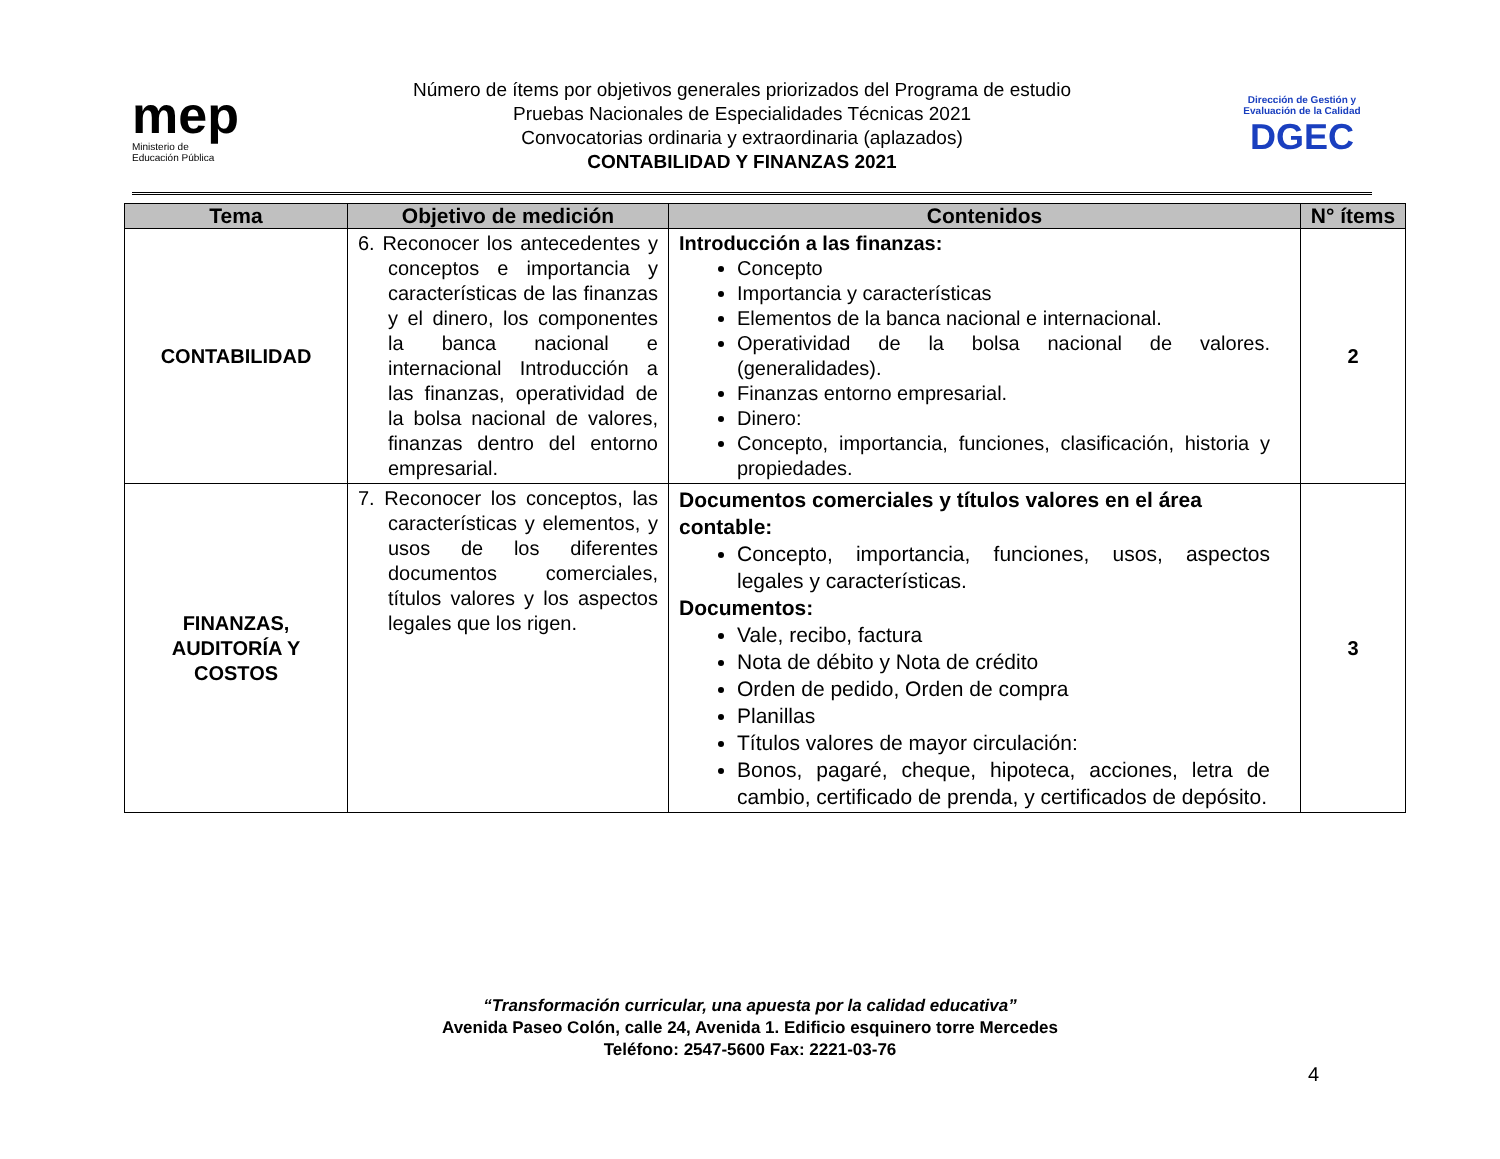mep
Ministerio de
Educación Pública
Número de ítems por objetivos generales priorizados del Programa de estudio
Pruebas Nacionales de Especialidades Técnicas 2021
Convocatorias ordinaria y extraordinaria (aplazados)
CONTABILIDAD Y FINANZAS 2021
Dirección de Gestión y Evaluación de la Calidad
DGEC
| Tema | Objetivo de medición | Contenidos | N° ítems |
| --- | --- | --- | --- |
| CONTABILIDAD | 6. Reconocer los antecedentes y conceptos e importancia y características de las finanzas y el dinero, los componentes la banca nacional e internacional Introducción a las finanzas, operatividad de la bolsa nacional de valores, finanzas dentro del entorno empresarial. | Introducción a las finanzas: Concepto Importancia y características Elementos de la banca nacional e internacional. Operatividad de la bolsa nacional de valores. (generalidades). Finanzas entorno empresarial. Dinero: Concepto, importancia, funciones, clasificación, historia y propiedades. | 2 |
| FINANZAS, AUDITORÍA Y COSTOS | 7. Reconocer los conceptos, las características y elementos, y usos de los diferentes documentos comerciales, títulos valores y los aspectos legales que los rigen. | Documentos comerciales y títulos valores en el área contable: Concepto, importancia, funciones, usos, aspectos legales y características. Documentos: Vale, recibo, factura Nota de débito y Nota de crédito Orden de pedido, Orden de compra Planillas Títulos valores de mayor circulación: Bonos, pagaré, cheque, hipoteca, acciones, letra de cambio, certificado de prenda, y certificados de depósito. | 3 |
“Transformación curricular, una apuesta por la calidad educativa”
Avenida Paseo Colón, calle 24, Avenida 1. Edificio esquinero torre Mercedes
Teléfono: 2547-5600 Fax: 2221-03-76
4